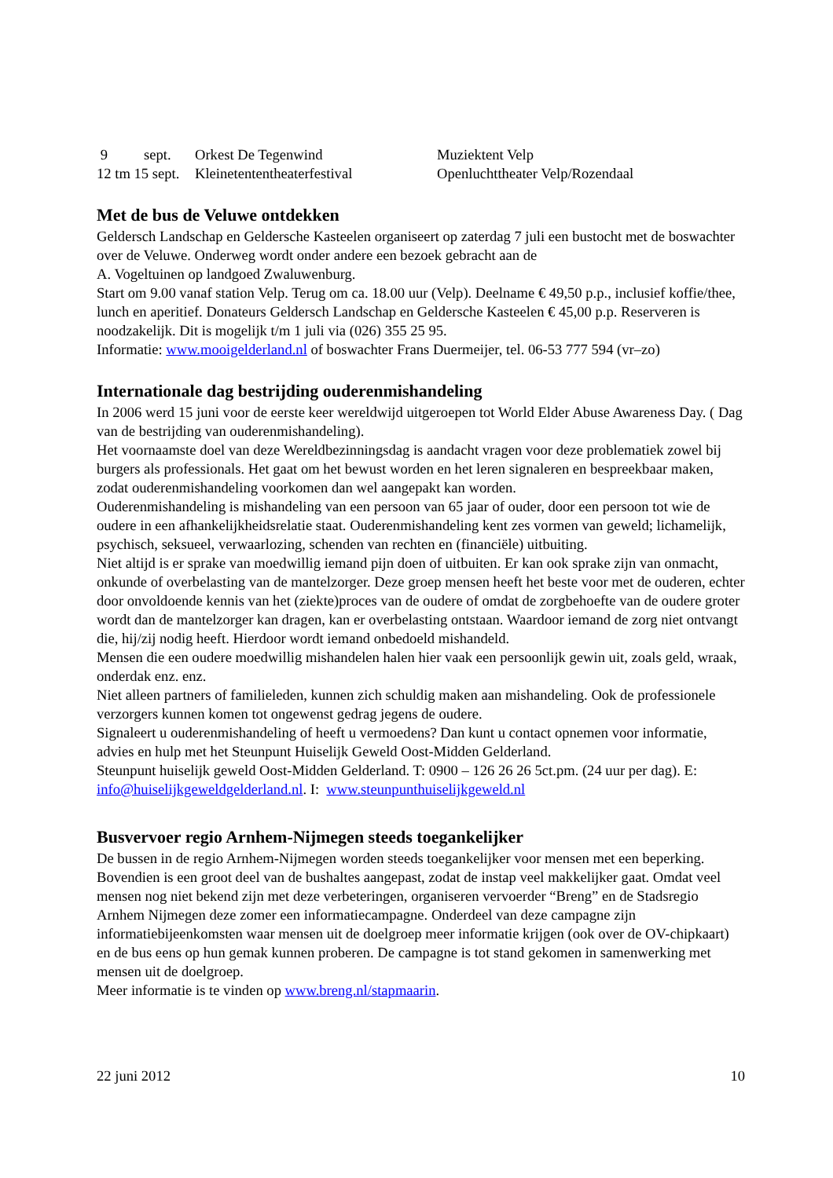| 9 | sept. | Orkest De Tegenwind | Muziektent Velp |
| 12 tm 15 sept. | | Kleinetententheaterfestival | Openluchttheater Velp/Rozendaal |
Met de bus de Veluwe ontdekken
Geldersch Landschap en Geldersche Kasteelen organiseert op zaterdag 7 juli een bustocht met de boswachter over de Veluwe. Onderweg wordt onder andere een bezoek gebracht aan de
A. Vogeltuinen op landgoed Zwaluwenburg.
Start om 9.00 vanaf station Velp. Terug om ca. 18.00 uur (Velp). Deelname € 49,50 p.p., inclusief koffie/thee, lunch en aperitief. Donateurs Geldersch Landschap en Geldersche Kasteelen € 45,00 p.p. Reserveren is noodzakelijk. Dit is mogelijk t/m 1 juli via (026) 355 25 95.
Informatie: www.mooigelderland.nl of boswachter Frans Duermeijer, tel. 06-53 777 594 (vr–zo)
Internationale dag bestrijding ouderenmishandeling
In 2006 werd 15 juni voor de eerste keer wereldwijd uitgeroepen tot World Elder Abuse Awareness Day. ( Dag van de bestrijding van ouderenmishandeling).
Het voornaamste doel van deze Wereldbezinningsdag is aandacht vragen voor deze problematiek zowel bij burgers als professionals. Het gaat om het bewust worden en het leren signaleren en bespreekbaar maken, zodat ouderenmishandeling voorkomen dan wel aangepakt kan worden.
Ouderenmishandeling is mishandeling van een persoon van 65 jaar of ouder, door een persoon tot wie de oudere in een afhankelijkheidsrelatie staat. Ouderenmishandeling kent zes vormen van geweld; lichamelijk, psychisch, seksueel, verwaarlozing, schenden van rechten en (financiële) uitbuiting.
Niet altijd is er sprake van moedwillig iemand pijn doen of uitbuiten. Er kan ook sprake zijn van onmacht, onkunde of overbelasting van de mantelzorger. Deze groep mensen heeft het beste voor met de ouderen, echter door onvoldoende kennis van het (ziekte)proces van de oudere of omdat de zorgbehoefte van de oudere groter wordt dan de mantelzorger kan dragen, kan er overbelasting ontstaan. Waardoor iemand de zorg niet ontvangt die, hij/zij nodig heeft. Hierdoor wordt iemand onbedoeld mishandeld.
Mensen die een oudere moedwillig mishandelen halen hier vaak een persoonlijk gewin uit, zoals geld, wraak, onderdak enz. enz.
Niet alleen partners of familieleden, kunnen zich schuldig maken aan mishandeling. Ook de professionele verzorgers kunnen komen tot ongewenst gedrag jegens de oudere.
Signaleert u ouderenmishandeling of heeft u vermoedens? Dan kunt u contact opnemen voor informatie, advies en hulp met het Steunpunt Huiselijk Geweld Oost-Midden Gelderland.
Steunpunt huiselijk geweld Oost-Midden Gelderland. T: 0900 – 126 26 26 5ct.pm. (24 uur per dag). E: info@huiselijkgeweldgelderland.nl. I: www.steunpunthuiselijkgeweld.nl
Busvervoer regio Arnhem-Nijmegen steeds toegankelijker
De bussen in de regio Arnhem-Nijmegen worden steeds toegankelijker voor mensen met een beperking. Bovendien is een groot deel van de bushaltes aangepast, zodat de instap veel makkelijker gaat. Omdat veel mensen nog niet bekend zijn met deze verbeteringen, organiseren vervoerder “Breng” en de Stadsregio Arnhem Nijmegen deze zomer een informatiecampagne. Onderdeel van deze campagne zijn informatiebijeenkomsten waar mensen uit de doelgroep meer informatie krijgen (ook over de OV-chipkaart) en de bus eens op hun gemak kunnen proberen. De campagne is tot stand gekomen in samenwerking met mensen uit de doelgroep.
Meer informatie is te vinden op www.breng.nl/stapmaarin.
22 juni 2012 10